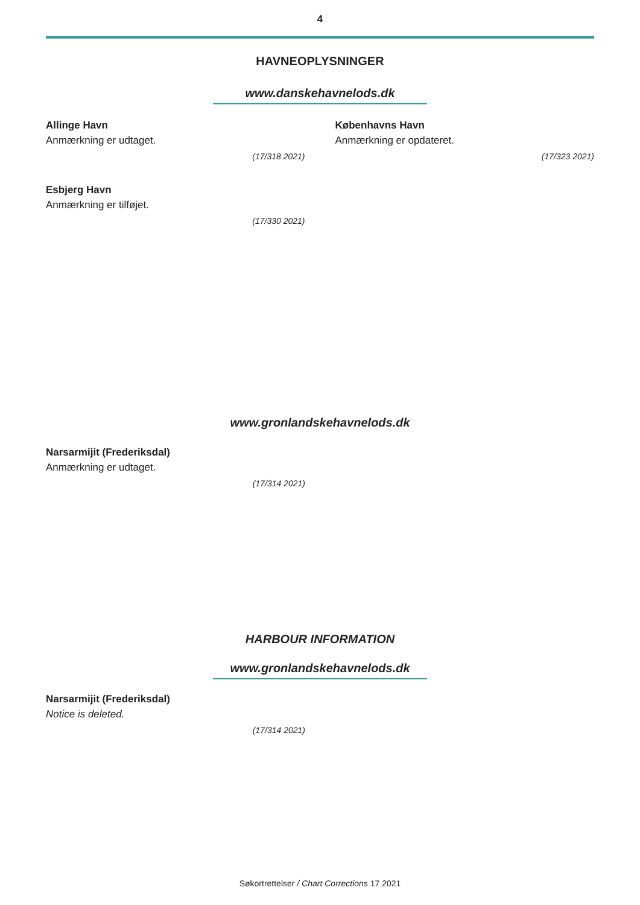4
HAVNEOPLYSNINGER
www.danskehavnelods.dk
Allinge Havn
Anmærkning er udtaget.
(17/318 2021)
Esbjerg Havn
Anmærkning er tilføjet.
(17/330 2021)
Københavns Havn
Anmærkning er opdateret.
(17/323 2021)
www.gronlandskehavnelods.dk
Narsarmijit (Frederiksdal)
Anmærkning er udtaget.
(17/314 2021)
HARBOUR INFORMATION
www.gronlandskehavnelods.dk
Narsarmijit (Frederiksdal)
Notice is deleted.
(17/314 2021)
Søkortrettelser / Chart Corrections 17 2021